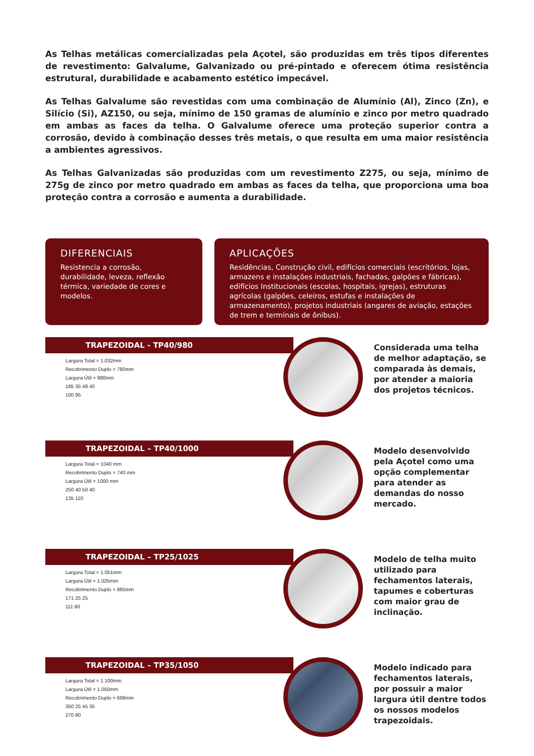As Telhas metálicas comercializadas pela Açotel, são produzidas em três tipos diferentes de revestimento: Galvalume, Galvanizado ou pré-pintado e oferecem ótima resistência estrutural, durabilidade e acabamento estético impecável.
As Telhas Galvalume são revestidas com uma combinação de Alumínio (Al), Zinco (Zn), e Silício (Si), AZ150, ou seja, mínimo de 150 gramas de alumínio e zinco por metro quadrado em ambas as faces da telha. O Galvalume oferece uma proteção superior contra a corrosão, devido à combinação desses três metais, o que resulta em uma maior resistência a ambientes agressivos.
As Telhas Galvanizadas são produzidas com um revestimento Z275, ou seja, mínimo de 275g de zinco por metro quadrado em ambas as faces da telha, que proporciona uma boa proteção contra a corrosão e aumenta a durabilidade.
DIFERENCIAIS
Resistencia a corrosão, durabilidade, leveza, reflexão térmica, variedade de cores e modelos.
APLICAÇÕES
Residências, Construção civil, edifícios comerciais (escritórios, lojas, armazens e instalações industriais, fachadas, galpões e fábricas), edifícios Institucionais (escolas, hospitais, igrejas), estruturas agrícolas (galpões, celeiros, estufas e instalações de armazenamento), projetos industriais (angares de aviação, estações de trem e terminais de ônibus).
TRAPEZOIDAL - TP40/980
Largura Total = 1.032mm
Recobrimento Duplo = 780mm
Largura Útil = 980mm
195 35 48 40
100 95
Considerada uma telha de melhor adaptação, se comparada às demais, por atender a maioria dos projetos técnicos.
TRAPEZOIDAL – TP40/1000
Largura Total = 1040 mm
Recobrimento Duplo = 740 mm
Largura Útil = 1000 mm
250 40 50 40
135 110
Modelo desenvolvido pela Açotel como uma opção complementar para atender as demandas do nosso mercado.
TRAPEZOIDAL – TP25/1025
Largura Total = 1.051mm
Largura Útil = 1.025mm
Recobrimento Duplo = 885mm
171 25 25
111 60
Modelo de telha muito utilizado para fechamentos laterais, tapumes e coberturas com maior grau de inclinação.
TRAPEZOIDAL – TP35/1050
Largura Total = 1.100mm
Largura Útil = 1.050mm
Recobrimento Duplo = 698mm
350 25 45 35
270 80
Modelo indicado para fechamentos laterais, por possuir a maior largura útil dentre todos os nossos modelos trapezoidais.